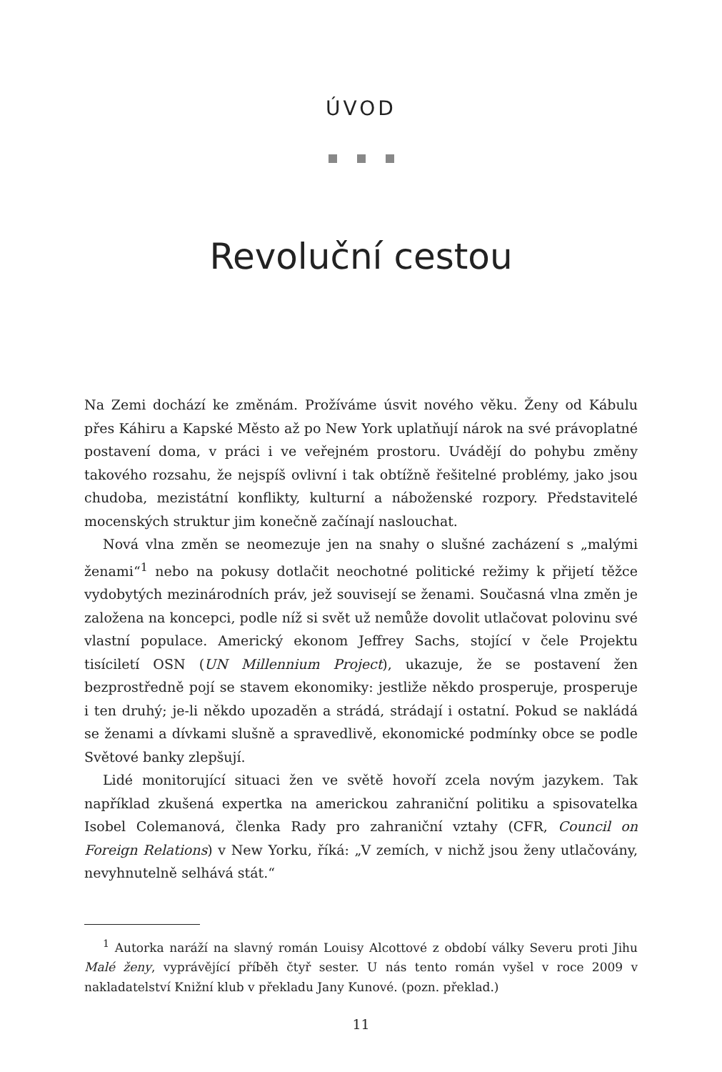ÚVOD
Revoluční cestou
Na Zemi dochází ke změnám. Prožíváme úsvit nového věku. Ženy od Kábulu přes Káhiru a Kapské Město až po New York uplatňují nárok na své právoplatné postavení doma, v práci i ve veřejném prostoru. Uvádějí do pohybu změny takového rozsahu, že nejspíš ovlivní i tak obtížně řešitelné problémy, jako jsou chudoba, mezistátní konflikty, kulturní a náboženské rozpory. Představitelé mocenských struktur jim konečně začínají naslouchat.
Nová vlna změn se neomezuje jen na snahy o slušné zacházení s „malými ženami“<sup>1</sup> nebo na pokusy dotlačit neochotné politické režimy k přijetí těžce vydobytých mezinárodních práv, jež souvisejí se ženami. Současná vlna změn je založena na koncepci, podle níž si svět už nemůže dovolit utlačovat polovinu své vlastní populace. Americký ekonom Jeffrey Sachs, stojící v čele Projektu tisíciletí OSN (UN Millennium Project), ukazuje, že se postavení žen bezprostředně pojí se stavem ekonomiky: jestliže někdo prosperuje, prosperuje i ten druhý; je-li někdo upozaděn a strádá, strádají i ostatní. Pokud se nakládá se ženami a dívkami slušně a spravedlivě, ekonomické podmínky obce se podle Světové banky zlepšují.
Lidé monitorující situaci žen ve světě hovoří zcela novým jazykem. Tak například zkušená expertka na americkou zahraniční politiku a spisovatelka Isobel Colemanová, členka Rady pro zahraniční vztahy (CFR, Council on Foreign Relations) v New Yorku, říká: „V zemích, v nichž jsou ženy utlačovány, nevyhnutelně selhává stát.“
<sup>1</sup> Autorka naráží na slavný román Louisy Alcottové z období války Severu proti Jihu Malé ženy, vyprávějící příběh čtyř sester. U nás tento román vyšel v roce 2009 v nakladatelství Knižní klub v překladu Jany Kunové. (pozn. překlad.)
11